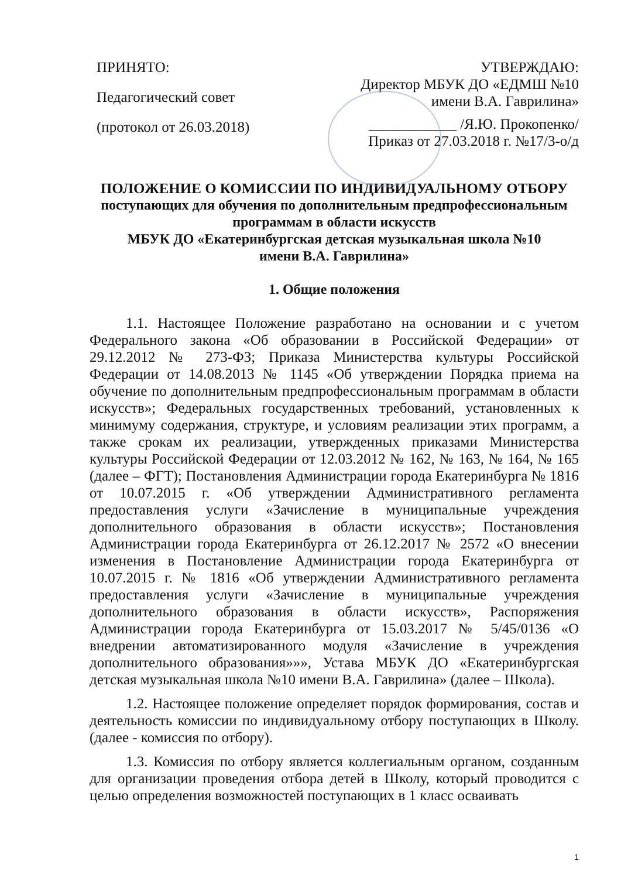ПРИНЯТО:
Педагогический совет
(протокол от 26.03.2018)
УТВЕРЖДАЮ:
Директор МБУК ДО «ЕДМШ №10
имени В.А. Гаврилина»
____________ /Я.Ю. Прокопенко/
Приказ от 27.03.2018 г. №17/3-о/д
ПОЛОЖЕНИЕ О КОМИССИИ ПО ИНДИВИДУАЛЬНОМУ ОТБОРУ
поступающих для обучения по дополнительным предпрофессиональным программам в области искусств
МБУК ДО «Екатеринбургская детская музыкальная школа №10
имени В.А. Гаврилина»
1. Общие положения
1.1. Настоящее Положение разработано на основании и с учетом Федерального закона «Об образовании в Российской Федерации» от 29.12.2012 № 273-ФЗ; Приказа Министерства культуры Российской Федерации от 14.08.2013 № 1145 «Об утверждении Порядка приема на обучение по дополнительным предпрофессиональным программам в области искусств»; Федеральных государственных требований, установленных к минимуму содержания, структуре, и условиям реализации этих программ, а также срокам их реализации, утвержденных приказами Министерства культуры Российской Федерации от 12.03.2012 № 162, № 163, № 164, № 165 (далее – ФГТ); Постановления Администрации города Екатеринбурга № 1816 от 10.07.2015 г. «Об утверждении Административного регламента предоставления услуги «Зачисление в муниципальные учреждения дополнительного образования в области искусств»; Постановления Администрации города Екатеринбурга от 26.12.2017 № 2572 «О внесении изменения в Постановление Администрации города Екатеринбурга от 10.07.2015 г. № 1816 «Об утверждении Административного регламента предоставления услуги «Зачисление в муниципальные учреждения дополнительного образования в области искусств», Распоряжения Администрации города Екатеринбурга от 15.03.2017 № 5/45/0136 «О внедрении автоматизированного модуля «Зачисление в учреждения дополнительного образования»»», Устава МБУК ДО «Екатеринбургская детская музыкальная школа №10 имени В.А. Гаврилина» (далее – Школа).
1.2. Настоящее положение определяет порядок формирования, состав и деятельность комиссии по индивидуальному отбору поступающих в Школу. (далее - комиссия по отбору).
1.3. Комиссия по отбору является коллегиальным органом, созданным для организации проведения отбора детей в Школу, который проводится с целью определения возможностей поступающих в 1 класс осваивать
1